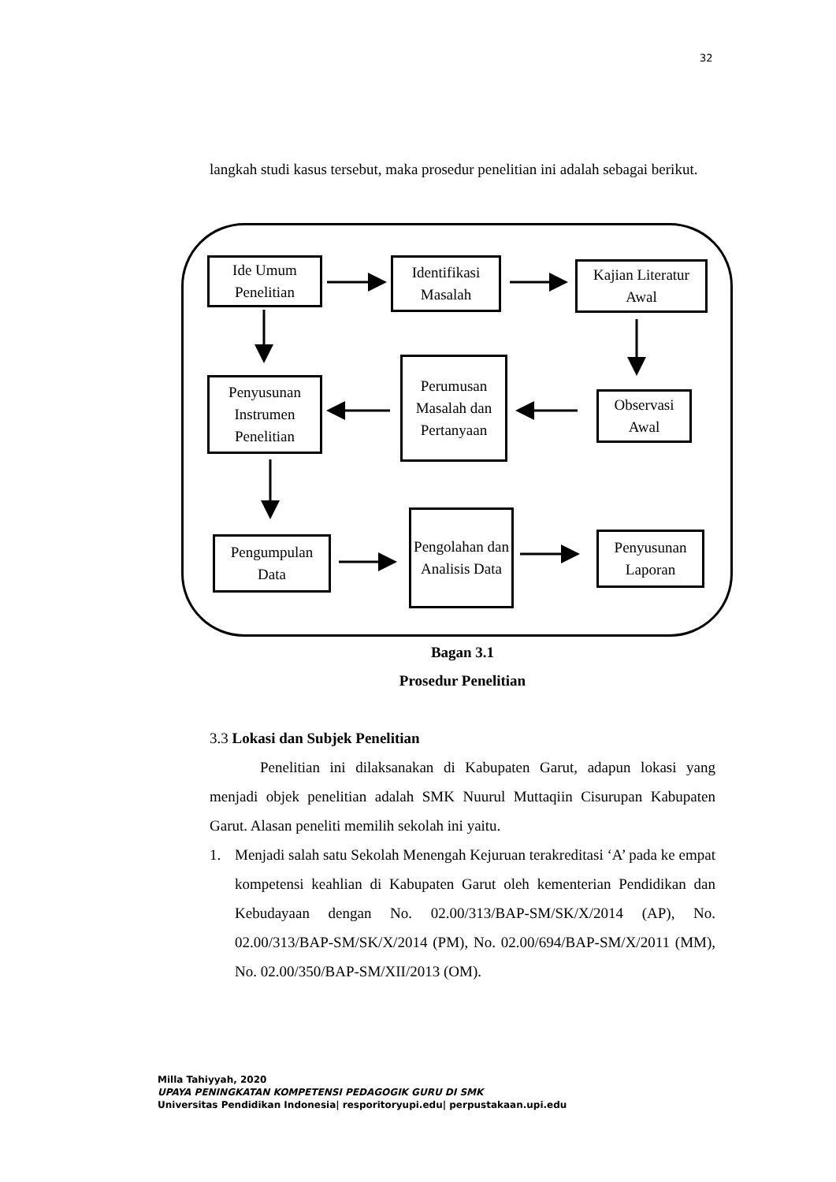32
langkah studi kasus tersebut, maka prosedur penelitian ini adalah sebagai berikut.
Ide Umum Penelitian
Identifikasi Masalah
Kajian Literatur Awal
Penyusunan Instrumen Penelitian
Perumusan Masalah dan Pertanyaan
Observasi Awal
Pengumpulan Data
Pengolahan dan Analisis Data
Penyusunan Laporan
Bagan 3.1
Prosedur Penelitian
3.3 Lokasi dan Subjek Penelitian
Penelitian ini dilaksanakan di Kabupaten Garut, adapun lokasi yang menjadi objek penelitian adalah SMK Nuurul Muttaqiin Cisurupan Kabupaten Garut. Alasan peneliti memilih sekolah ini yaitu.
1. Menjadi salah satu Sekolah Menengah Kejuruan terakreditasi ‘A’ pada ke empat kompetensi keahlian di Kabupaten Garut oleh kementerian Pendidikan dan Kebudayaan dengan No. 02.00/313/BAP-SM/SK/X/2014 (AP), No. 02.00/313/BAP-SM/SK/X/2014 (PM), No. 02.00/694/BAP-SM/X/2011 (MM), No. 02.00/350/BAP-SM/XII/2013 (OM).
Milla Tahiyyah, 2020
UPAYA PENINGKATAN KOMPETENSI PEDAGOGIK GURU DI SMK
Universitas Pendidikan Indonesia| resporitoryupi.edu| perpustakaan.upi.edu